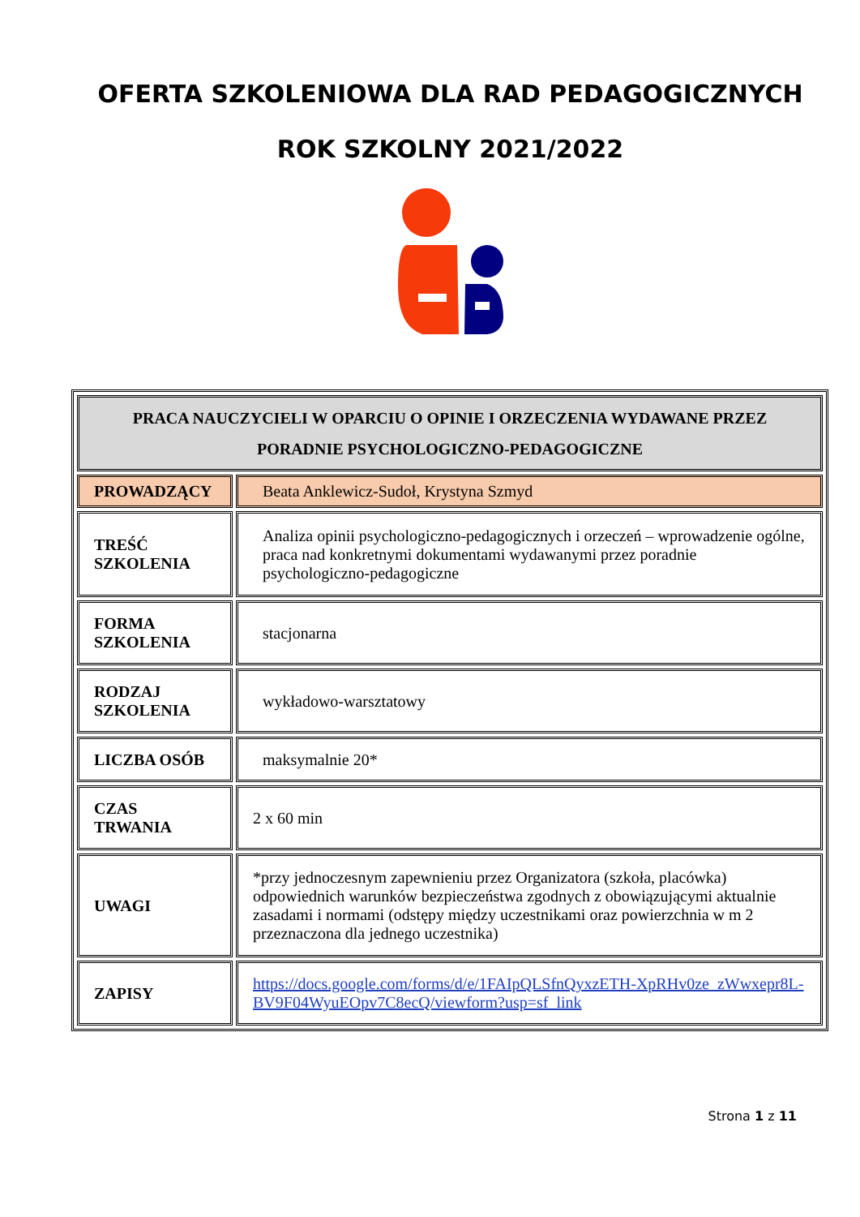OFERTA SZKOLENIOWA DLA RAD PEDAGOGICZNYCH
ROK SZKOLNY 2021/2022
| PRACA NAUCZYCIELI W OPARCIU O OPINIE I ORZECZENIA WYDAWANE PRZEZ PORADNIE PSYCHOLOGICZNO-PEDAGOGICZNE | |
| --- | --- |
| PROWADZĄCY | Beata Anklewicz-Sudoł, Krystyna Szmyd |
| TREŚĆ SZKOLENIA | Analiza opinii psychologiczno-pedagogicznych i orzeczeń – wprowadzenie ogólne, praca nad konkretnymi dokumentami wydawanymi przez poradnie psychologiczno-pedagogiczne |
| FORMA SZKOLENIA | stacjonarna |
| RODZAJ SZKOLENIA | wykładowo-warsztatowy |
| LICZBA OSÓB | maksymalnie 20* |
| CZAS TRWANIA | 2 x 60 min |
| UWAGI | *przy jednoczesnym zapewnieniu przez Organizatora (szkoła, placówka) odpowiednich warunków bezpieczeństwa zgodnych z obowiązującymi aktualnie zasadami i normami (odstępy między uczestnikami oraz powierzchnia w m 2 przeznaczona dla jednego uczestnika) |
| ZAPISY | https://docs.google.com/forms/d/e/1FAIpQLSfnQyxzETH-XpRHv0ze_zWwxepr8L-BV9F04WyuEOpv7C8ecQ/viewform?usp=sf_link |
Strona 1 z 11